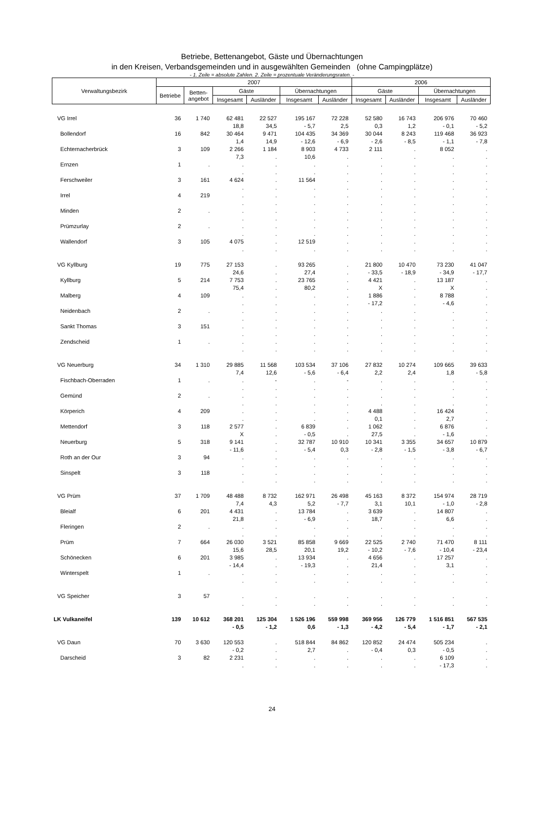Betriebe, Bettenangebot, Gäste und Übernachtungen
in den Kreisen, Verbandsgemeinden und in ausgewählten Gemeinden (ohne Campingplätze)
- 1. Zeile = absolute Zahlen. 2. Zeile = prozentuale Veränderungsraten. -
| Verwaltungsbezirk | 2007 | | | | | | 2006 | | | |
| --- | --- | --- | --- | --- | --- | --- | --- | --- | --- | --- |
| | Betriebe | Betten- angebot | Gäste | | Übernachtungen | | Gäste | | Übernachtungen | |
| | | | Insgesamt | Ausländer | Insgesamt | Ausländer | Insgesamt | Ausländer | Insgesamt | Ausländer |
| VG Irrel | 36 | 1 740 | 62 481 | 22 527 | 195 167 | 72 228 | 52 580 | 16 743 | 206 976 | 70 460 |
| | | | 18,8 | 34,5 | - 5,7 | 2,5 | 0,3 | 1,2 | - 0,1 | - 5,2 |
| Bollendorf | 16 | 842 | 30 464 | 9 471 | 104 435 | 34 369 | 30 044 | 8 243 | 119 468 | 36 923 |
| | | | 1,4 | 14,9 | - 12,6 | - 6,9 | - 2,6 | - 8,5 | - 1,1 | - 7,8 |
| Echternacherbrück | 3 | 109 | 2 266 | 1 184 | 8 903 | 4 733 | 2 111 | . | 8 052 | . |
| | | | 7,3 | . | 10,6 | . | . | . | . | . |
| Ernzen | 1 | . | . | . | . | . | . | . | . | . |
| | | | . | . | . | . | . | . | . | . |
| Ferschweiler | 3 | 161 | 4 624 | . | 11 564 | . | . | . | . | . |
| | | | . | . | . | . | . | . | . | . |
| Irrel | 4 | 219 | . | . | . | . | . | . | . | . |
| | | | . | . | . | . | . | . | . | . |
| Minden | 2 | . | . | . | . | . | . | . | . | . |
| | | | . | . | . | . | . | . | . | . |
| Prümzurlay | 2 | . | . | . | . | . | . | . | . | . |
| | | | . | . | . | . | . | . | . | . |
| Wallendorf | 3 | 105 | 4 075 | . | 12 519 | . | . | . | . | . |
| | | | . | . | . | . | . | . | . | . |
| VG Kyllburg | 19 | 775 | 27 153 | . | 93 265 | . | 21 800 | 10 470 | 73 230 | 41 047 |
| | | | 24,6 | . | 27,4 | . | - 33,5 | - 18,9 | - 34,9 | - 17,7 |
| Kyllburg | 5 | 214 | 7 753 | . | 23 765 | . | 4 421 | . | 13 187 | . |
| | | | 75,4 | . | 80,2 | . | X | . | X | . |
| Malberg | 4 | 109 | . | . | . | . | 1 886 | . | 8 788 | . |
| | | | . | . | . | . | - 17,2 | . | - 4,6 | . |
| Neidenbach | 2 | . | . | . | . | . | . | . | . | . |
| | | | . | . | . | . | . | . | . | . |
| Sankt Thomas | 3 | 151 | . | . | . | . | . | . | . | . |
| | | | . | . | . | . | . | . | . | . |
| Zendscheid | 1 | . | . | . | . | . | . | . | . | . |
| | | | . | . | . | . | . | . | . | . |
| VG Neuerburg | 34 | 1 310 | 29 885 | 11 568 | 103 534 | 37 106 | 27 832 | 10 274 | 109 665 | 39 633 |
| | | | 7,4 | 12,6 | - 5,6 | - 6,4 | 2,2 | 2,4 | 1,8 | - 5,8 |
| Fischbach-Oberraden | 1 | . | . | - | . | - | . | . | . | . |
| | | | . | . | . | . | . | . | . | . |
| Gemünd | 2 | . | . | . | . | . | . | . | . | . |
| | | | . | . | . | . | . | . | . | . |
| Körperich | 4 | 209 | . | . | . | . | 4 488 | . | 16 424 | . |
| | | | . | . | . | . | 0,1 | . | 2,7 | . |
| Mettendorf | 3 | 118 | 2 577 | . | 6 839 | . | 1 062 | . | 6 876 | . |
| | | | X | . | - 0,5 | . | 27,5 | . | - 1,6 | . |
| Neuerburg | 5 | 318 | 9 141 | . | 32 787 | 10 910 | 10 341 | 3 355 | 34 657 | 10 879 |
| | | | - 11,6 | . | - 5,4 | 0,3 | - 2,8 | - 1,5 | - 3,8 | - 6,7 |
| Roth an der Our | 3 | 94 | . | . | . | . | . | . | . | . |
| | | | . | . | . | . | . | . | . | . |
| Sinspelt | 3 | 118 | . | . | . | . | . | . | . | . |
| | | | . | . | . | . | . | . | . | . |
| VG Prüm | 37 | 1 709 | 48 488 | 8 732 | 162 971 | 26 498 | 45 163 | 8 372 | 154 974 | 28 719 |
| | | | 7,4 | 4,3 | 5,2 | - 7,7 | 3,1 | 10,1 | - 1,0 | - 2,8 |
| Bleialf | 6 | 201 | 4 431 | . | 13 784 | . | 3 639 | . | 14 807 | . |
| | | | 21,8 | . | - 6,9 | . | 18,7 | . | 6,6 | . |
| Fleringen | 2 | . | . | . | . | . | . | . | . | . |
| | | | . | . | . | . | . | . | . | . |
| Prüm | 7 | 664 | 26 030 | 3 521 | 85 858 | 9 669 | 22 525 | 2 740 | 71 470 | 8 111 |
| | | | 15,6 | 28,5 | 20,1 | 19,2 | - 10,2 | - 7,6 | - 10,4 | - 23,4 |
| Schönecken | 6 | 201 | 3 985 | . | 13 934 | . | 4 656 | . | 17 257 | . |
| | | | - 14,4 | . | - 19,3 | . | 21,4 | . | 3,1 | . |
| Winterspelt | 1 | . | . | . | . | . | . | . | . | . |
| | | | . | . | . | . | . | . | . | . |
| VG Speicher | 3 | 57 | . | . | . | . | . | . | . | . |
| | | | . | . | . | . | . | . | . | . |
| LK Vulkaneifel | 139 | 10 612 | 368 201 | 125 304 | 1 526 196 | 559 998 | 369 956 | 126 779 | 1 516 851 | 567 535 |
| | | | - 0,5 | - 1,2 | 0,6 | - 1,3 | - 4,2 | - 5,4 | - 1,7 | - 2,1 |
| VG Daun | 70 | 3 630 | 120 553 | . | 518 844 | 84 862 | 120 852 | 24 474 | 505 234 | . |
| | | | - 0,2 | . | 2,7 | . | - 0,4 | 0,3 | - 0,5 | . |
| Darscheid | 3 | 82 | 2 231 | . | . | . | . | . | 6 109 | . |
| | | | . | . | . | . | . | . | - 17,3 | . |
24